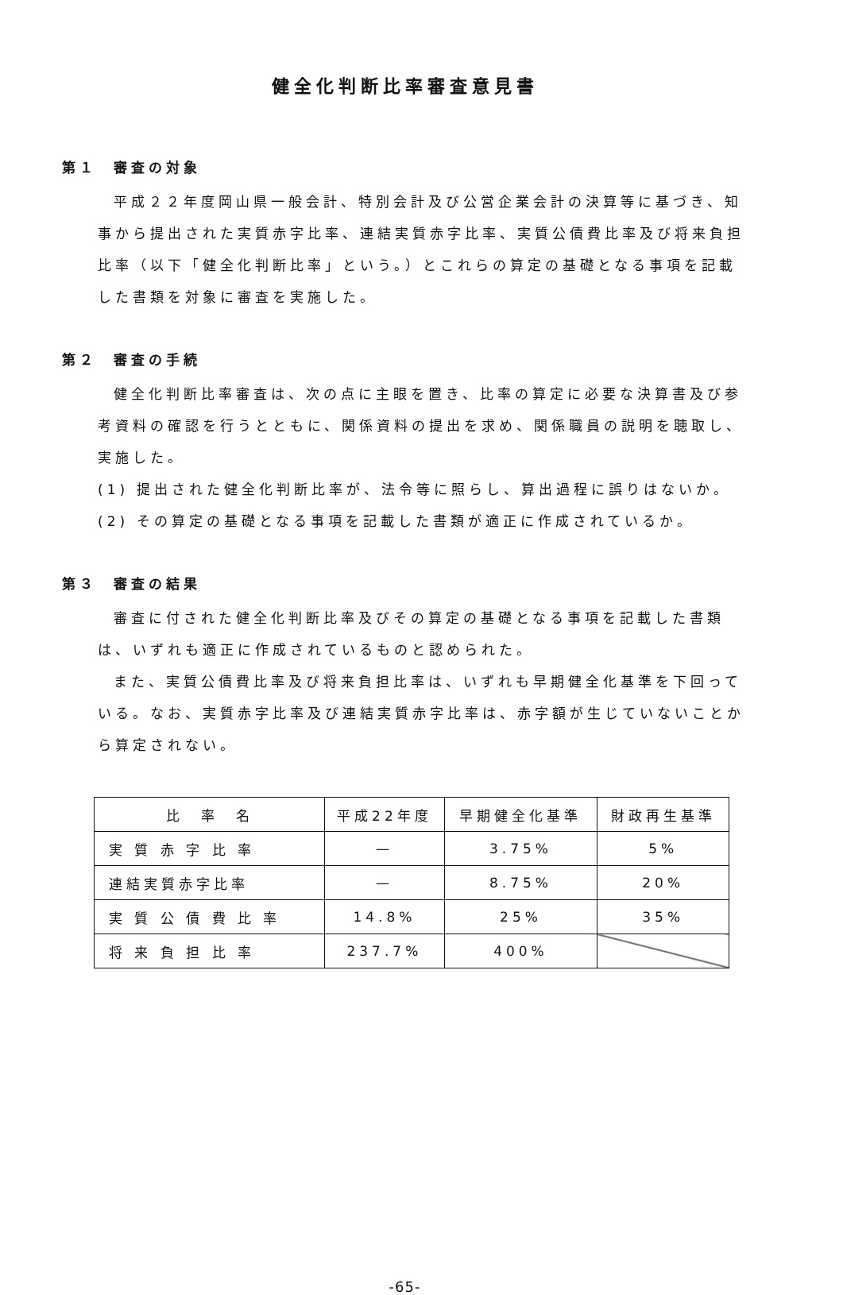健全化判断比率審査意見書
第１ 審査の対象
平成２２年度岡山県一般会計、特別会計及び公営企業会計の決算等に基づき、知事から提出された実質赤字比率、連結実質赤字比率、実質公債費比率及び将来負担比率（以下「健全化判断比率」という。）とこれらの算定の基礎となる事項を記載した書類を対象に審査を実施した。
第２ 審査の手続
健全化判断比率審査は、次の点に主眼を置き、比率の算定に必要な決算書及び参考資料の確認を行うとともに、関係資料の提出を求め、関係職員の説明を聴取し、実施した。
(1) 提出された健全化判断比率が、法令等に照らし、算出過程に誤りはないか。
(2) その算定の基礎となる事項を記載した書類が適正に作成されているか。
第３ 審査の結果
審査に付された健全化判断比率及びその算定の基礎となる事項を記載した書類は、いずれも適正に作成されているものと認められた。
また、実質公債費比率及び将来負担比率は、いずれも早期健全化基準を下回っている。なお、実質赤字比率及び連結実質赤字比率は、赤字額が生じていないことから算定されない。
| 比 率 名 | 平成22年度 | 早期健全化基準 | 財政再生基準 |
| --- | --- | --- | --- |
| 実 質 赤 字 比 率 | — | 3.75% | 5% |
| 連結実質赤字比率 | — | 8.75% | 20% |
| 実 質 公 債 費 比 率 | 14.8% | 25% | 35% |
| 将 来 負 担 比 率 | 237.7% | 400% | |
-65-